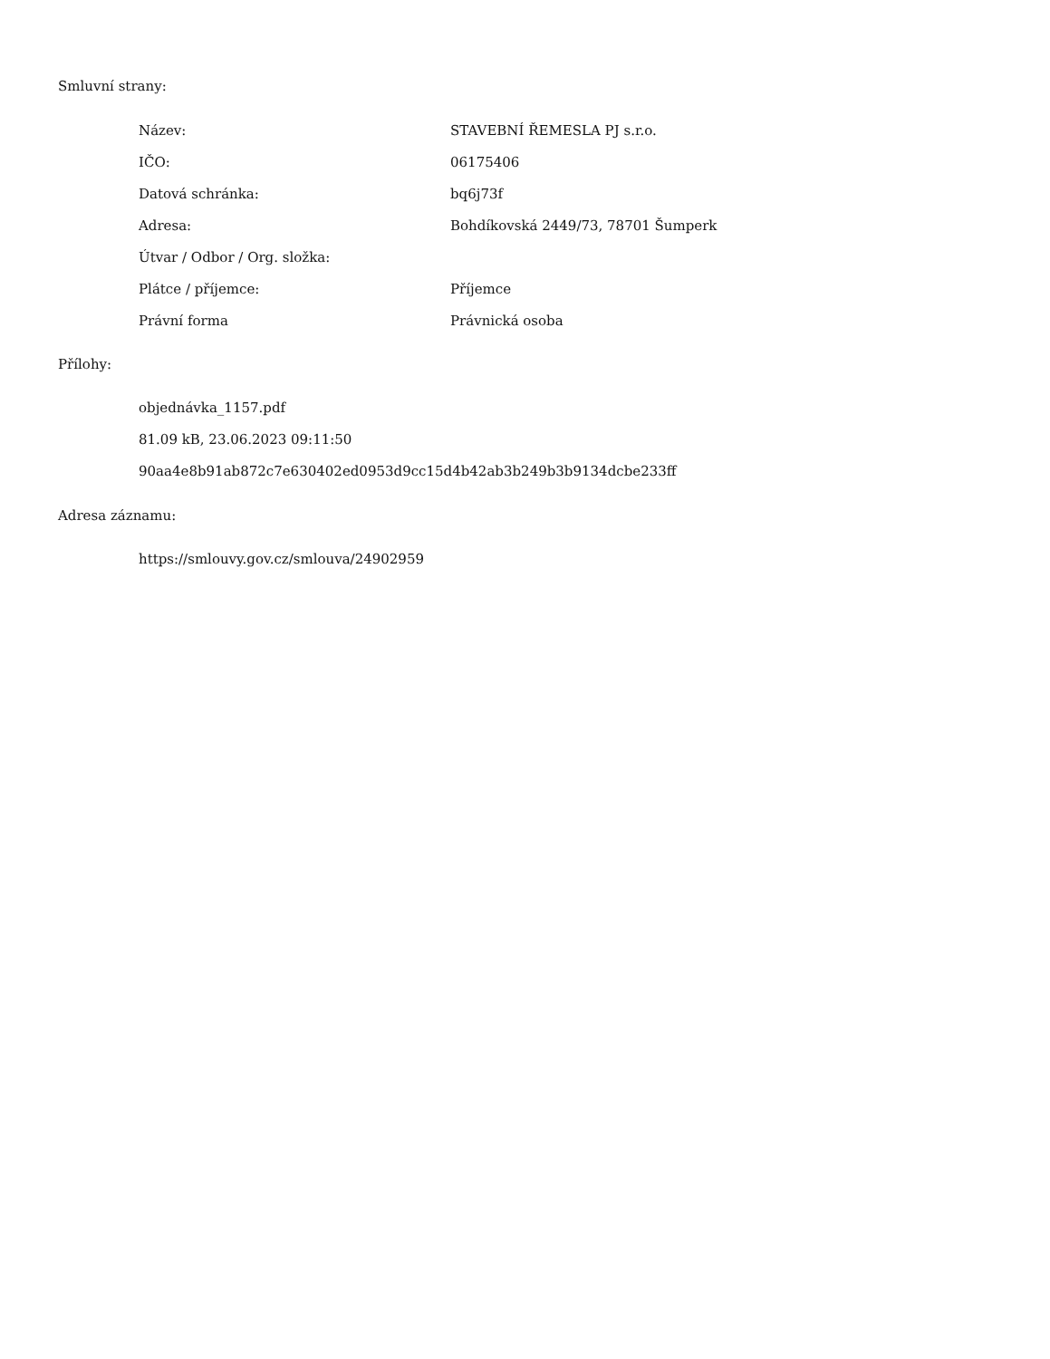Smluvní strany:
| Název: | STAVEBNÍ ŘEMESLA PJ s.r.o. |
| IČO: | 06175406 |
| Datová schránka: | bq6j73f |
| Adresa: | Bohdíkovská 2449/73, 78701 Šumperk |
| Útvar / Odbor / Org. složka: | |
| Plátce / příjemce: | Příjemce |
| Právní forma | Právnická osoba |
Přílohy:
objednávka_1157.pdf
81.09 kB, 23.06.2023 09:11:50
90aa4e8b91ab872c7e630402ed0953d9cc15d4b42ab3b249b3b9134dcbe233ff
Adresa záznamu:
https://smlouvy.gov.cz/smlouva/24902959